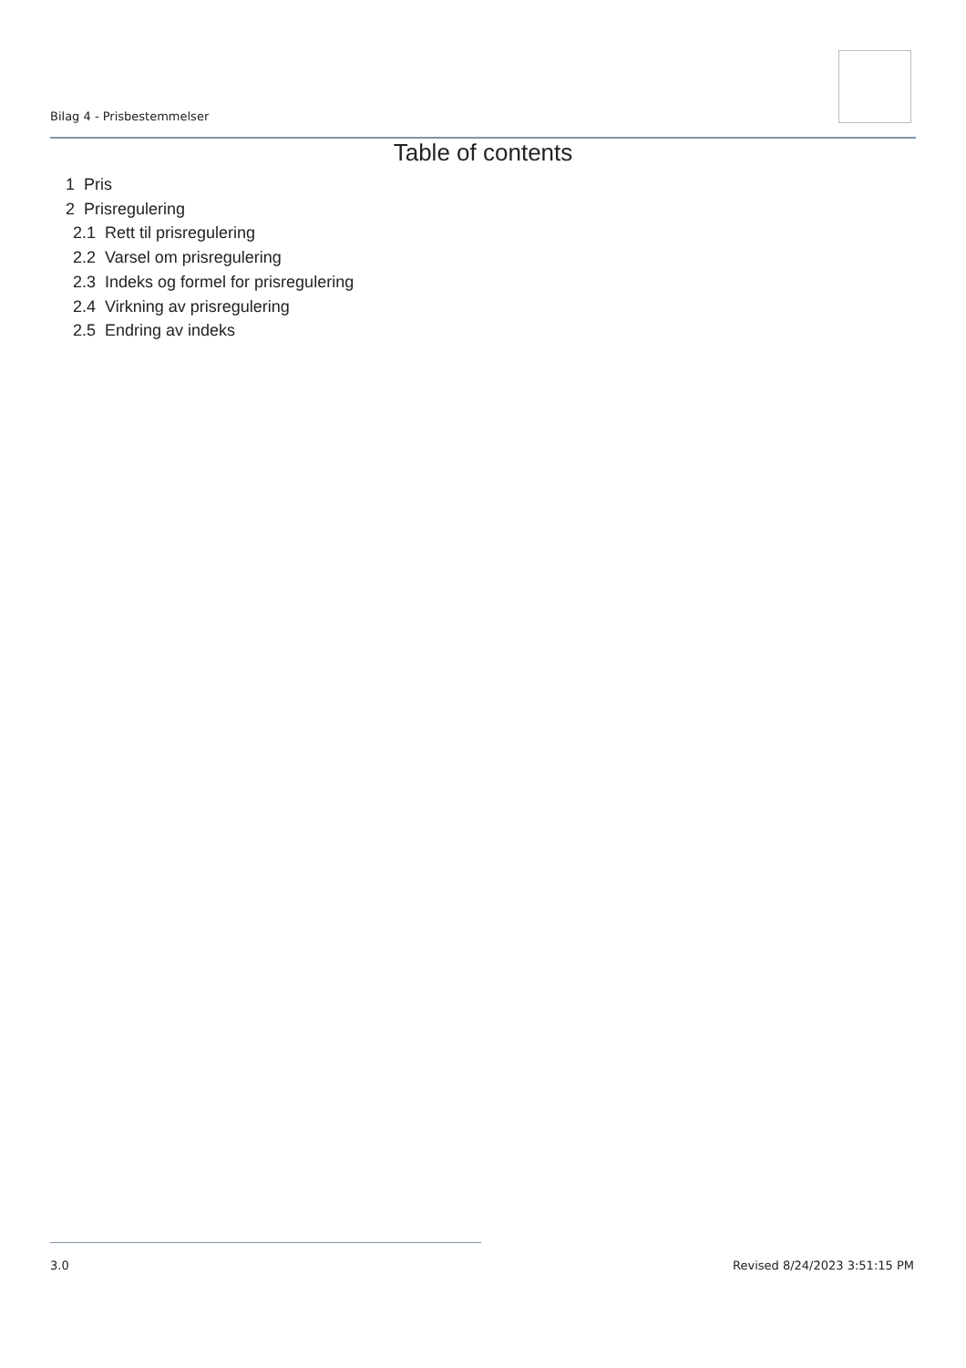Bilag 4 - Prisbestemmelser
Table of contents
1 Pris
2 Prisregulering
2.1 Rett til prisregulering
2.2 Varsel om prisregulering
2.3 Indeks og formel for prisregulering
2.4 Virkning av prisregulering
2.5 Endring av indeks
3.0 Revised 8/24/2023 3:51:15 PM